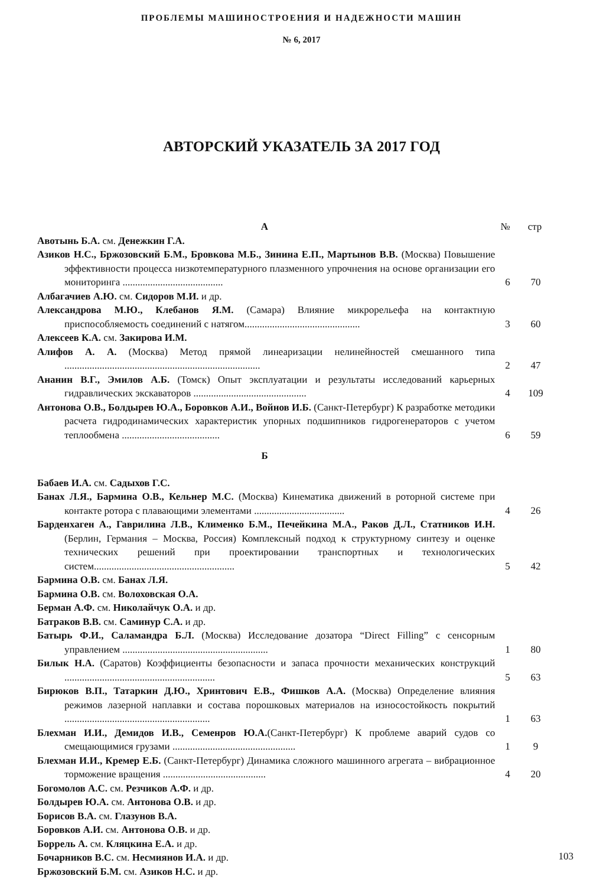ПРОБЛЕМЫ МАШИНОСТРОЕНИЯ И НАДЕЖНОСТИ МАШИН
№ 6, 2017
АВТОРСКИЙ УКАЗАТЕЛЬ ЗА 2017 ГОД
А № стр
Авотынь Б.А. см. Денежкин Г.А.
Азиков Н.С., Бржозовский Б.М., Бровкова М.Б., Зинина Е.П., Мартынов В.В. (Москва) Повышение эффективности процесса низкотемпературного плазменного упрочнения на основе организации его мониторинга ........................................
6 70
Албагачиев А.Ю. см. Сидоров М.И. и др.
Александрова М.Ю., Клебанов Я.М. (Самара) Влияние микрорельефа на контактную приспособляемость соединений с натягом..............................................
3 60
Алексеев К.А. см. Закирова И.М.
Алифов А. А. (Москва) Метод прямой линеаризации нелинейностей смешанного типа ..............................................................................
2 47
Ананин В.Г., Эмилов А.Б. (Томск) Опыт эксплуатации и результаты исследований карьерных гидравлических экскаваторов .............................................
4 109
Антонова О.В., Болдырев Ю.А., Боровков А.И., Войнов И.Б. (Санкт-Петербург) К разработке методики расчета гидродинамических характеристик упорных подшипников гидрогенераторов с учетом теплообмена .......................................
6 59
Б
Бабаев И.А. см. Садыхов Г.С.
Банах Л.Я., Бармина О.В., Кельнер М.С. (Москва) Кинематика движений в роторной системе при контакте ротора с плавающими элементами ....................................
4 26
Барденхаген А., Гаврилина Л.В., Клименко Б.М., Печейкина М.А., Раков Д.Л., Статников И.Н. (Берлин, Германия – Москва, Россия) Комплексный подход к структурному синтезу и оценке технических решений при проектировании транспортных и технологических систем........................................................
5 42
Бармина О.В. см. Банах Л.Я.
Бармина О.В. см. Волоховская О.А.
Берман А.Ф. см. Николайчук О.А. и др.
Батраков В.В. см. Саминур С.А. и др.
Батырь Ф.И., Саламандра Б.Л. (Москва) Исследование дозатора “Direct Filling” с сенсорным управлением ..........................................................
1 80
Билык Н.А. (Саратов) Коэффициенты безопасности и запаса прочности механических конструкций ............................................................
5 63
Бирюков В.П., Татаркин Д.Ю., Хринтович Е.В., Фишков А.А. (Москва) Определение влияния режимов лазерной наплавки и состава порошковых материалов на износостойкость покрытий ..........................................................
1 63
Блехман И.И., Демидов И.В., Семенров Ю.А.(Санкт-Петербург) К проблеме аварий судов со смещающимися грузами .................................................
1 9
Блехман И.И., Кремер Е.Б. (Санкт-Петербург) Динамика сложного машинного агрегата – вибрационное торможение вращения .........................................
4 20
Богомолов А.С. см. Резчиков А.Ф. и др.
Болдырев Ю.А. см. Антонова О.В. и др.
Борисов В.А. см. Глазунов В.А.
Боровков А.И. см. Антонова О.В. и др.
Боррель А. см. Кляцкина Е.А. и др.
Бочарников В.С. см. Несмиянов И.А. и др.
Бржозовский Б.М. см. Азиков Н.С. и др.
103